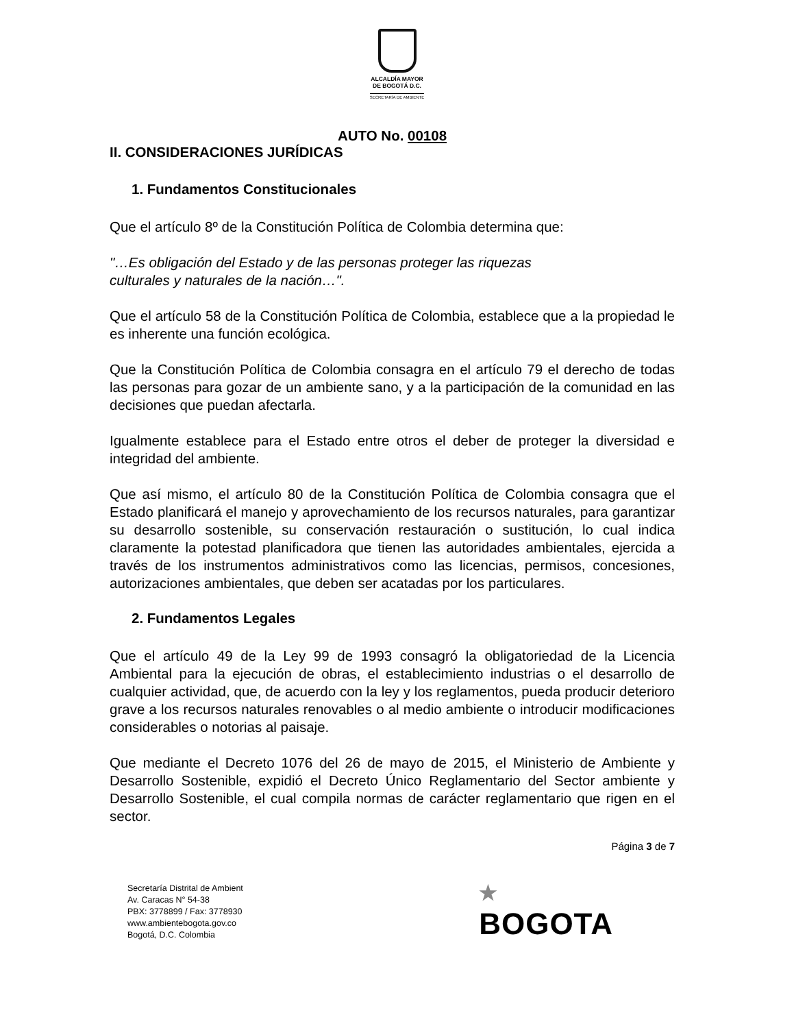ALCALDÍA MAYOR
DE BOGOTÁ D.C.
SECRETARÍA DE AMBIENTE
AUTO No. 00108
II. CONSIDERACIONES JURÍDICAS
1. Fundamentos Constitucionales
Que el artículo 8º de la Constitución Política de Colombia determina que:
"…Es obligación del Estado y de las personas proteger las riquezas
culturales y naturales de la nación…".
Que el artículo 58 de la Constitución Política de Colombia, establece que a la propiedad le es inherente una función ecológica.
Que la Constitución Política de Colombia consagra en el artículo 79 el derecho de todas las personas para gozar de un ambiente sano, y a la participación de la comunidad en las decisiones que puedan afectarla.
Igualmente establece para el Estado entre otros el deber de proteger la diversidad e integridad del ambiente.
Que así mismo, el artículo 80 de la Constitución Política de Colombia consagra que el Estado planificará el manejo y aprovechamiento de los recursos naturales, para garantizar su desarrollo sostenible, su conservación restauración o sustitución, lo cual indica claramente la potestad planificadora que tienen las autoridades ambientales, ejercida a través de los instrumentos administrativos como las licencias, permisos, concesiones, autorizaciones ambientales, que deben ser acatadas por los particulares.
2. Fundamentos Legales
Que el artículo 49 de la Ley 99 de 1993 consagró la obligatoriedad de la Licencia Ambiental para la ejecución de obras, el establecimiento industrias o el desarrollo de cualquier actividad, que, de acuerdo con la ley y los reglamentos, pueda producir deterioro grave a los recursos naturales renovables o al medio ambiente o introducir modificaciones considerables o notorias al paisaje.
Que mediante el Decreto 1076 del 26 de mayo de 2015, el Ministerio de Ambiente y Desarrollo Sostenible, expidió el Decreto Único Reglamentario del Sector ambiente y Desarrollo Sostenible, el cual compila normas de carácter reglamentario que rigen en el sector.
Página 3 de 7
Secretaría Distrital de Ambient
Av. Caracas N° 54-38
PBX: 3778899 / Fax: 3778930
www.ambientebogota.gov.co
Bogotá, D.C. Colombia
★
BOGOTA